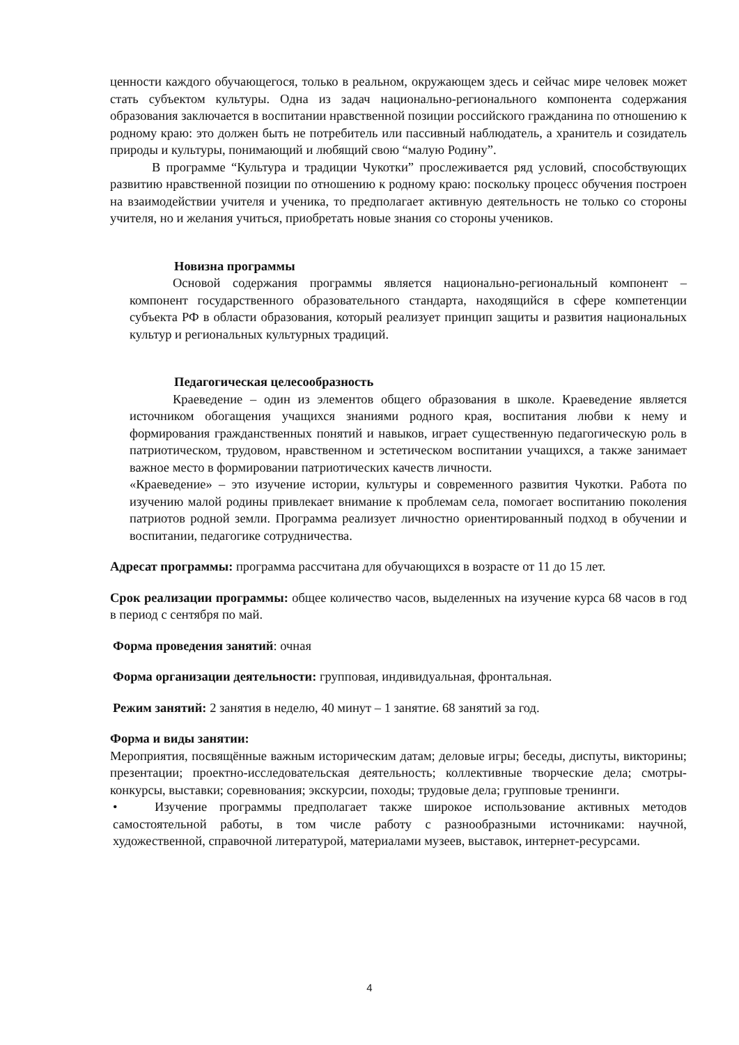ценности каждого обучающегося, только в реальном, окружающем здесь и сейчас мире человек может стать субъектом культуры. Одна из задач национально-регионального компонента содержания образования заключается в воспитании нравственной позиции российского гражданина по отношению к родному краю: это должен быть не потребитель или пассивный наблюдатель, а хранитель и созидатель природы и культуры, понимающий и любящий свою “малую Родину”.
В программе “Культура и традиции Чукотки” прослеживается ряд условий, способствующих развитию нравственной позиции по отношению к родному краю: поскольку процесс обучения построен на взаимодействии учителя и ученика, то предполагает активную деятельность не только со стороны учителя, но и желания учиться, приобретать новые знания со стороны учеников.
Новизна программы
Основой содержания программы является национально-региональный компонент – компонент государственного образовательного стандарта, находящийся в сфере компетенции субъекта РФ в области образования, который реализует принцип защиты и развития национальных культур и региональных культурных традиций.
Педагогическая целесообразность
Краеведение – один из элементов общего образования в школе. Краеведение является источником обогащения учащихся знаниями родного края, воспитания любви к нему и формирования гражданственных понятий и навыков, играет существенную педагогическую роль в патриотическом, трудовом, нравственном и эстетическом воспитании учащихся, а также занимает важное место в формировании патриотических качеств личности.
«Краеведение» – это изучение истории, культуры и современного развития Чукотки. Работа по изучению малой родины привлекает внимание к проблемам села, помогает воспитанию поколения патриотов родной земли. Программа реализует личностно ориентированный подход в обучении и воспитании, педагогике сотрудничества.
Адресат программы: программа рассчитана для обучающихся в возрасте от 11 до 15 лет.
Срок реализации программы: общее количество часов, выделенных на изучение курса 68 часов в год в период с сентября по май.
Форма проведения занятий: очная
Форма организации деятельности: групповая, индивидуальная, фронтальная.
Режим занятий: 2 занятия в неделю, 40 минут – 1 занятие. 68 занятий за год.
Форма и виды занятии:
Мероприятия, посвящённые важным историческим датам; деловые игры; беседы, диспуты, викторины; презентации; проектно-исследовательская деятельность; коллективные творческие дела; смотры-конкурсы, выставки; соревнования; экскурсии, походы; трудовые дела; групповые тренинги.
• Изучение программы предполагает также широкое использование активных методов самостоятельной работы, в том числе работу с разнообразными источниками: научной, художественной, справочной литературой, материалами музеев, выставок, интернет-ресурсами.
4